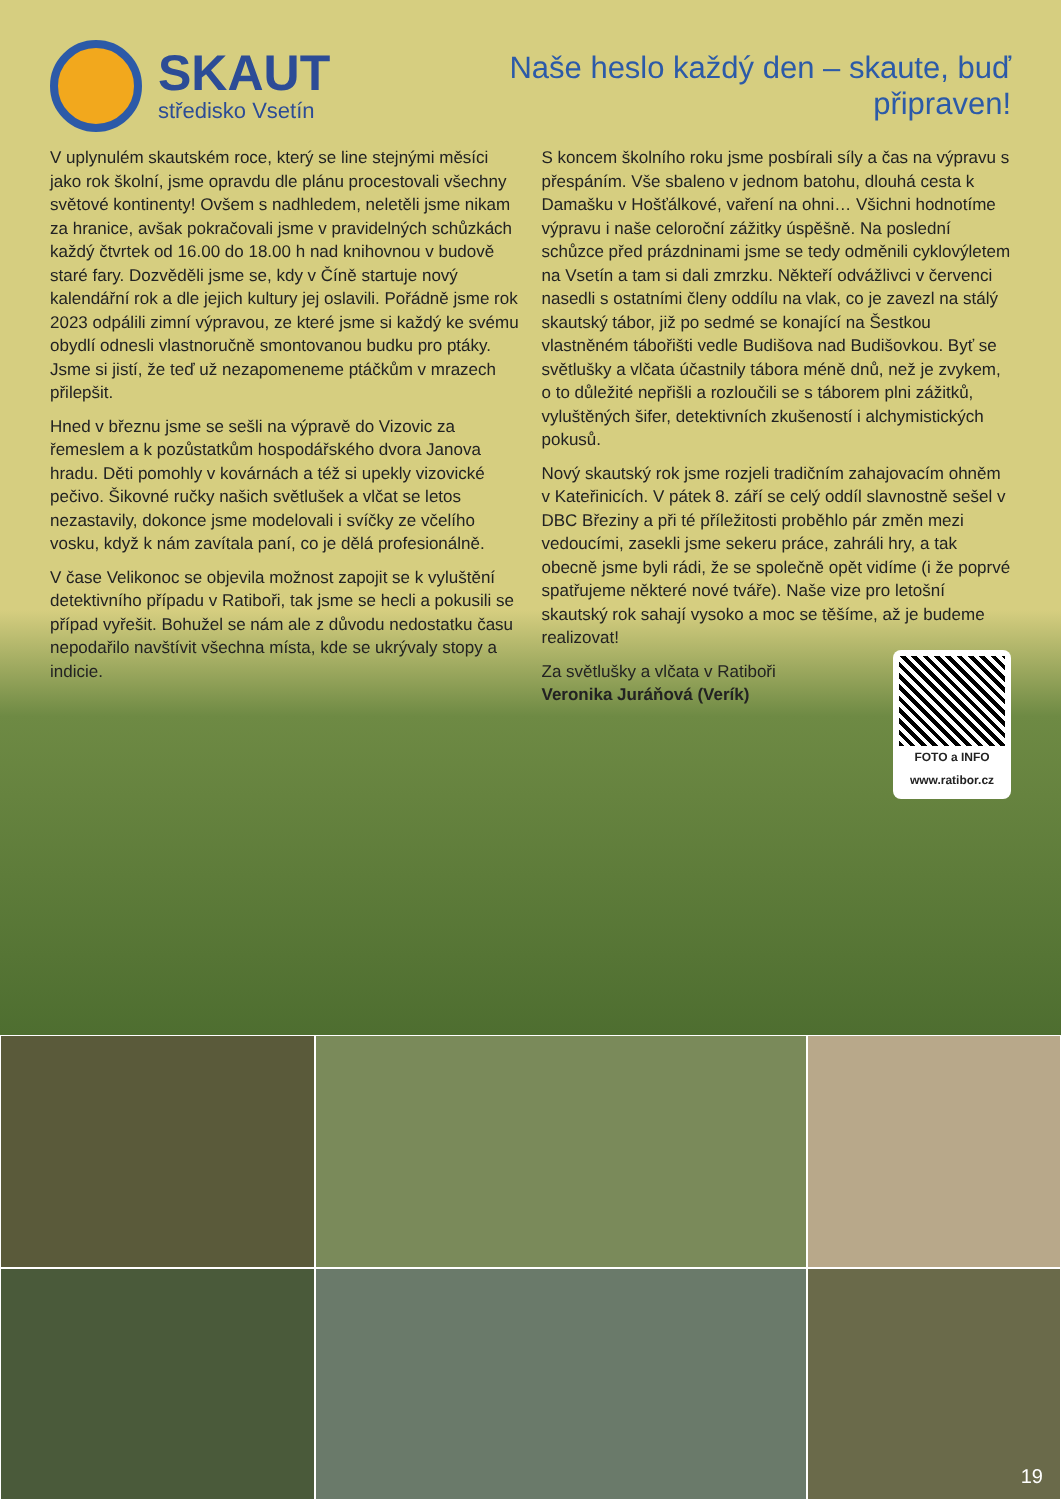SKAUT
středisko Vsetín
Naše heslo každý den – skaute, buď připraven!
V uplynulém skautském roce, který se line stejnými měsíci jako rok školní, jsme opravdu dle plánu procestovali všechny světové kontinenty! Ovšem s nadhledem, neletěli jsme nikam za hranice, avšak pokračovali jsme v pravidelných schůzkách každý čtvrtek od 16.00 do 18.00 h nad knihovnou v budově staré fary. Dozvěděli jsme se, kdy v Číně startuje nový kalendářní rok a dle jejich kultury jej oslavili. Pořádně jsme rok 2023 odpálili zimní výpravou, ze které jsme si každý ke svému obydlí odnesli vlastnoručně smontovanou budku pro ptáky. Jsme si jistí, že teď už nezapomeneme ptáčkům v mrazech přilepšit.
Hned v březnu jsme se sešli na výpravě do Vizovic za řemeslem a k pozůstatkům hospodářského dvora Janova hradu. Děti pomohly v kovárnách a též si upekly vizovické pečivo. Šikovné ručky našich světlušek a vlčat se letos nezastavily, dokonce jsme modelovali i svíčky ze včelího vosku, když k nám zavítala paní, co je dělá profesionálně.
V čase Velikonoc se objevila možnost zapojit se k vyluštění detektivního případu v Ratiboři, tak jsme se hecli a pokusili se případ vyřešit. Bohužel se nám ale z důvodu nedostatku času nepodařilo navštívit všechna místa, kde se ukrývaly stopy a indicie.
S koncem školního roku jsme posbírali síly a čas na výpravu s přespáním. Vše sbaleno v jednom batohu, dlouhá cesta k Damašku v Hošťálkové, vaření na ohni… Všichni hodnotíme výpravu i naše celoroční zážitky úspěšně. Na poslední schůzce před prázdninami jsme se tedy odměnili cyklovýletem na Vsetín a tam si dali zmrzku. Někteří odvážlivci v červenci nasedli s ostatními členy oddílu na vlak, co je zavezl na stálý skautský tábor, již po sedmé se konající na Šestkou vlastněném tábořišti vedle Budišova nad Budišovkou. Byť se světlušky a vlčata účastnily tábora méně dnů, než je zvykem, o to důležité nepřišli a rozloučili se s táborem plni zážitků, vyluštěných šifer, detektivních zkušeností i alchymistických pokusů.
Nový skautský rok jsme rozjeli tradičním zahajovacím ohněm v Kateřinicích. V pátek 8. září se celý oddíl slavnostně sešel v DBC Březiny a při té příležitosti proběhlo pár změn mezi vedoucími, zasekli jsme sekeru práce, zahráli hry, a tak obecně jsme byli rádi, že se společně opět vidíme (i že poprvé spatřujeme některé nové tváře). Naše vize pro letošní skautský rok sahají vysoko a moc se těšíme, až je budeme realizovat!
FOTO a INFO
www.ratibor.cz
Za světlušky a vlčata v Ratiboři
Veronika Juráňová (Verík)
19